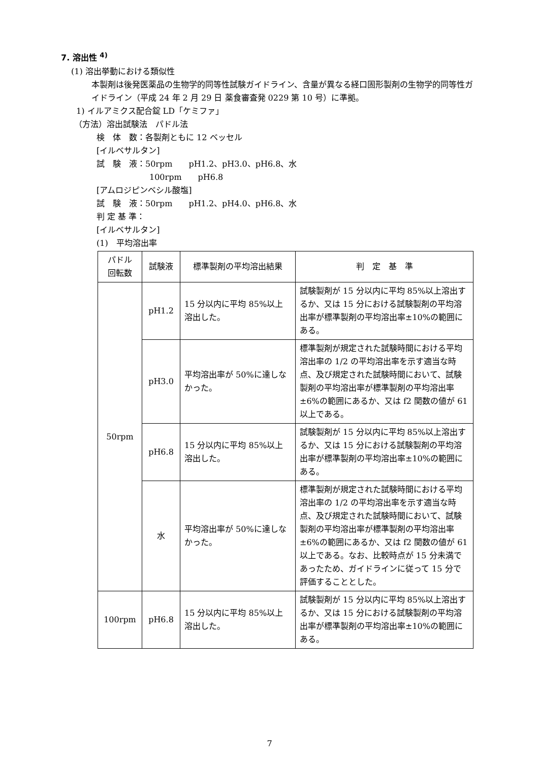7. 溶出性 <sup>4)</sup>
(1) 溶出挙動における類似性
本製剤は後発医薬品の生物学的同等性試験ガイドライン、含量が異なる経口固形製剤の生物学的同等性ガイドライン（平成 24 年 2 月 29 日 薬食審査発 0229 第 10 号）に準拠。
1) イルアミクス配合錠 LD「ケミファ」
（方法）溶出試験法　パドル法
検　体　数：各製剤ともに 12 ベッセル
[イルベサルタン]
試　験　液：50rpm　　pH1.2、pH3.0、pH6.8、水
100rpm　　pH6.8
[アムロジピンベシル酸塩]
試　験　液：50rpm　　pH1.2、pH4.0、pH6.8、水
判 定 基 準：
[イルベサルタン]
(1)　平均溶出率
| パドル 回転数 | 試験液 | 標準製剤の平均溶出結果 | 判 定 基 準 |
| --- | --- | --- | --- |
| 50rpm | pH1.2 | 15 分以内に平均 85%以上溶出した。 | 試験製剤が 15 分以内に平均 85%以上溶出するか、又は 15 分における試験製剤の平均溶出率が標準製剤の平均溶出率±10%の範囲にある。 |
| | pH3.0 | 平均溶出率が 50%に達しなかった。 | 標準製剤が規定された試験時間における平均溶出率の 1/2 の平均溶出率を示す適当な時点、及び規定された試験時間において、試験製剤の平均溶出率が標準製剤の平均溶出率±6%の範囲にあるか、又は f2 関数の値が 61 以上である。 |
| | pH6.8 | 15 分以内に平均 85%以上溶出した。 | 試験製剤が 15 分以内に平均 85%以上溶出するか、又は 15 分における試験製剤の平均溶出率が標準製剤の平均溶出率±10%の範囲にある。 |
| | 水 | 平均溶出率が 50%に達しなかった。 | 標準製剤が規定された試験時間における平均溶出率の 1/2 の平均溶出率を示す適当な時点、及び規定された試験時間において、試験製剤の平均溶出率が標準製剤の平均溶出率±6%の範囲にあるか、又は f2 関数の値が 61 以上である。なお、比較時点が 15 分未満であったため、ガイドラインに従って 15 分で評価することとした。 |
| 100rpm | pH6.8 | 15 分以内に平均 85%以上溶出した。 | 試験製剤が 15 分以内に平均 85%以上溶出するか、又は 15 分における試験製剤の平均溶出率が標準製剤の平均溶出率±10%の範囲にある。 |
7